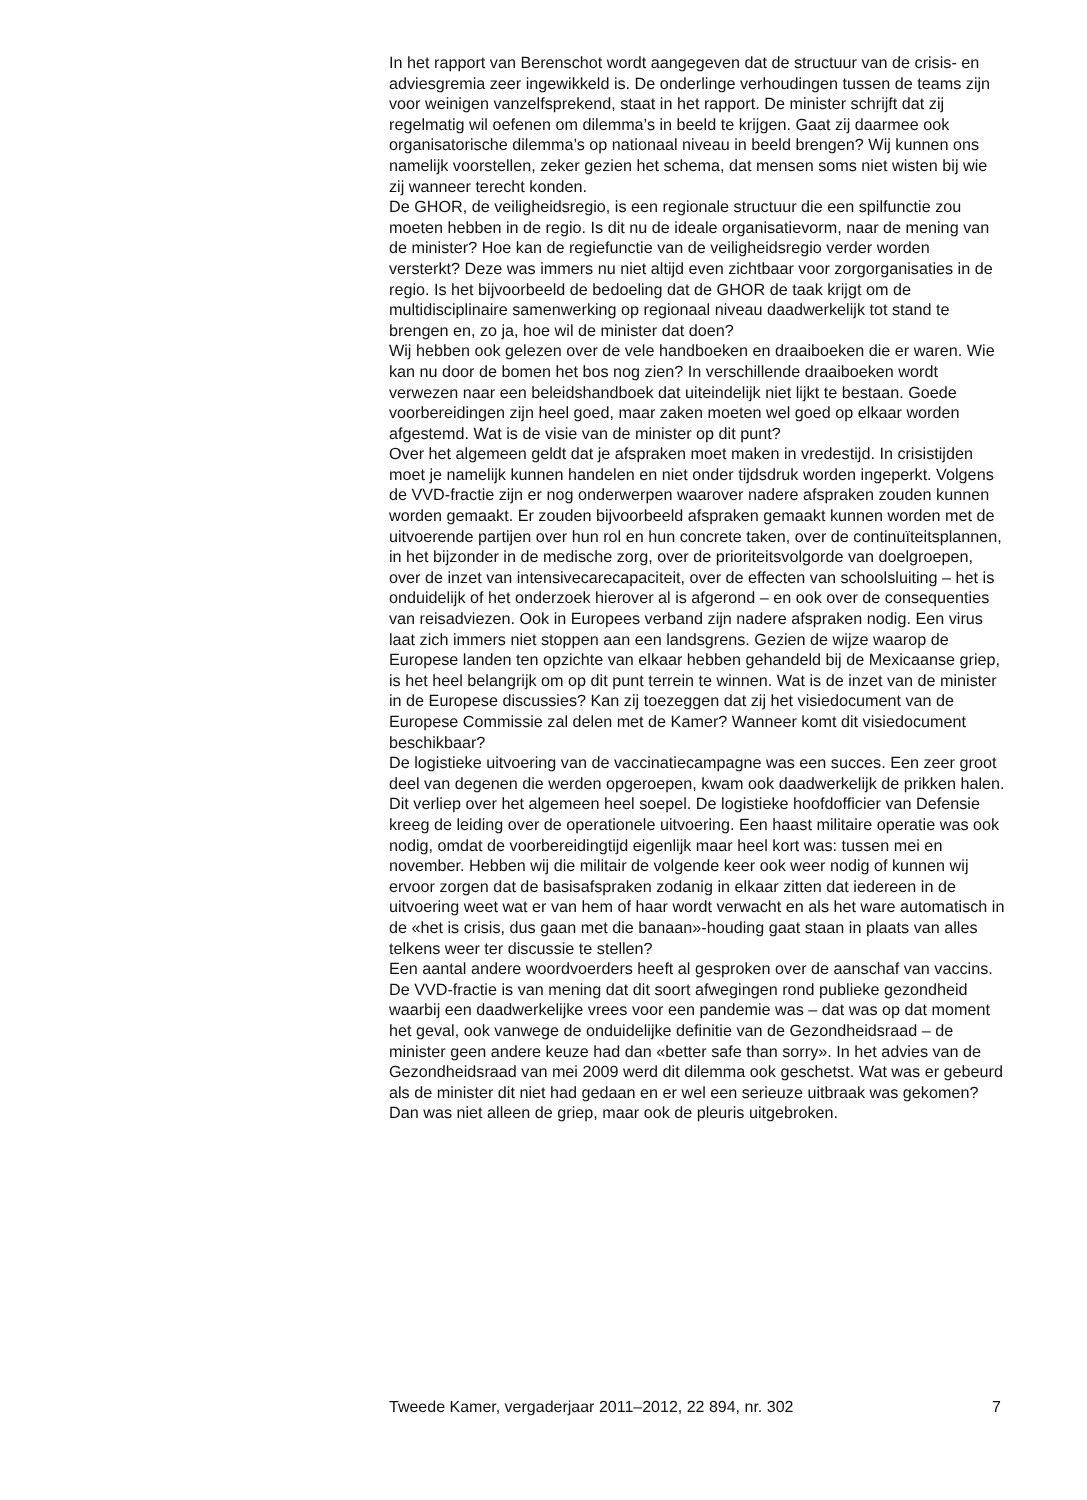In het rapport van Berenschot wordt aangegeven dat de structuur van de crisis- en adviesgremia zeer ingewikkeld is. De onderlinge verhoudingen tussen de teams zijn voor weinigen vanzelfsprekend, staat in het rapport. De minister schrijft dat zij regelmatig wil oefenen om dilemma’s in beeld te krijgen. Gaat zij daarmee ook organisatorische dilemma’s op nationaal niveau in beeld brengen? Wij kunnen ons namelijk voorstellen, zeker gezien het schema, dat mensen soms niet wisten bij wie zij wanneer terecht konden.
De GHOR, de veiligheidsregio, is een regionale structuur die een spilfunctie zou moeten hebben in de regio. Is dit nu de ideale organisatievorm, naar de mening van de minister? Hoe kan de regiefunctie van de veiligheidsregio verder worden versterkt? Deze was immers nu niet altijd even zichtbaar voor zorgorganisaties in de regio. Is het bijvoorbeeld de bedoeling dat de GHOR de taak krijgt om de multidisciplinaire samenwerking op regionaal niveau daadwerkelijk tot stand te brengen en, zo ja, hoe wil de minister dat doen?
Wij hebben ook gelezen over de vele handboeken en draaiboeken die er waren. Wie kan nu door de bomen het bos nog zien? In verschillende draaiboeken wordt verwezen naar een beleidshandboek dat uiteindelijk niet lijkt te bestaan. Goede voorbereidingen zijn heel goed, maar zaken moeten wel goed op elkaar worden afgestemd. Wat is de visie van de minister op dit punt?
Over het algemeen geldt dat je afspraken moet maken in vredestijd. In crisistijden moet je namelijk kunnen handelen en niet onder tijdsdruk worden ingeperkt. Volgens de VVD-fractie zijn er nog onderwerpen waarover nadere afspraken zouden kunnen worden gemaakt. Er zouden bijvoorbeeld afspraken gemaakt kunnen worden met de uitvoerende partijen over hun rol en hun concrete taken, over de continuïteitsplannen, in het bijzonder in de medische zorg, over de prioriteitsvolgorde van doelgroepen, over de inzet van intensivecarecapaciteit, over de effecten van schoolsluiting – het is onduidelijk of het onderzoek hierover al is afgerond – en ook over de consequenties van reisadviezen. Ook in Europees verband zijn nadere afspraken nodig. Een virus laat zich immers niet stoppen aan een landsgrens. Gezien de wijze waarop de Europese landen ten opzichte van elkaar hebben gehandeld bij de Mexicaanse griep, is het heel belangrijk om op dit punt terrein te winnen. Wat is de inzet van de minister in de Europese discussies? Kan zij toezeggen dat zij het visiedocument van de Europese Commissie zal delen met de Kamer? Wanneer komt dit visiedocument beschikbaar?
De logistieke uitvoering van de vaccinatiecampagne was een succes. Een zeer groot deel van degenen die werden opgeroepen, kwam ook daadwerkelijk de prikken halen. Dit verliep over het algemeen heel soepel. De logistieke hoofdofficier van Defensie kreeg de leiding over de operationele uitvoering. Een haast militaire operatie was ook nodig, omdat de voorbereidingtijd eigenlijk maar heel kort was: tussen mei en november. Hebben wij die militair de volgende keer ook weer nodig of kunnen wij ervoor zorgen dat de basisafspraken zodanig in elkaar zitten dat iedereen in de uitvoering weet wat er van hem of haar wordt verwacht en als het ware automatisch in de «het is crisis, dus gaan met die banaan»-houding gaat staan in plaats van alles telkens weer ter discussie te stellen?
Een aantal andere woordvoerders heeft al gesproken over de aanschaf van vaccins. De VVD-fractie is van mening dat dit soort afwegingen rond publieke gezondheid waarbij een daadwerkelijke vrees voor een pandemie was – dat was op dat moment het geval, ook vanwege de onduidelijke definitie van de Gezondheidsraad – de minister geen andere keuze had dan «better safe than sorry». In het advies van de Gezondheidsraad van mei 2009 werd dit dilemma ook geschetst. Wat was er gebeurd als de minister dit niet had gedaan en er wel een serieuze uitbraak was gekomen? Dan was niet alleen de griep, maar ook de pleuris uitgebroken.
Tweede Kamer, vergaderjaar 2011–2012, 22 894, nr. 302 7